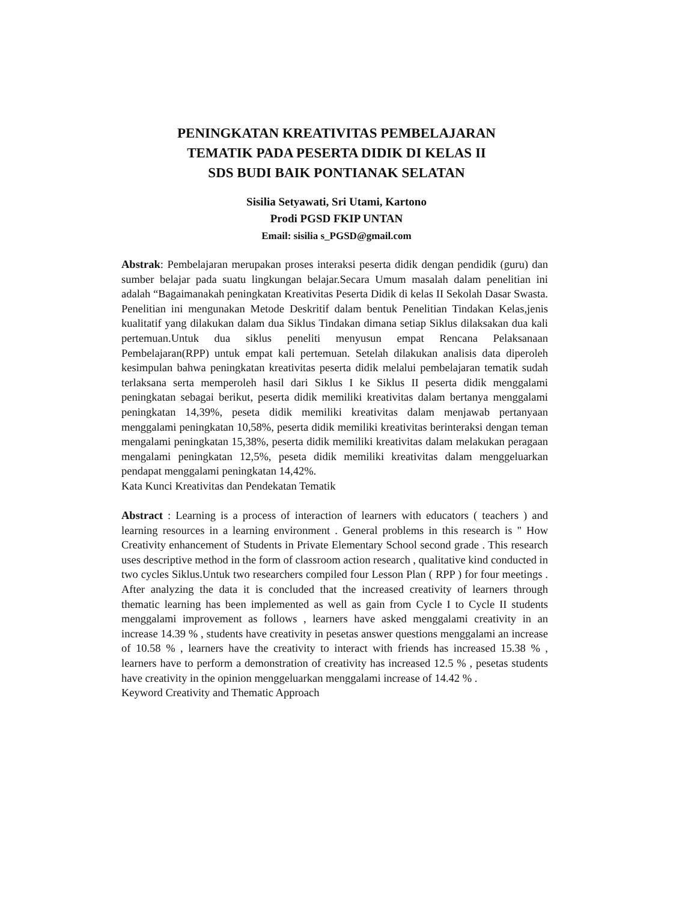PENINGKATAN KREATIVITAS PEMBELAJARAN
TEMATIK PADA PESERTA DIDIK DI KELAS II
SDS BUDI BAIK PONTIANAK SELATAN
Sisilia Setyawati, Sri Utami, Kartono
Prodi PGSD FKIP UNTAN
Email: sisilia s_PGSD@gmail.com
Abstrak: Pembelajaran merupakan proses interaksi peserta didik dengan pendidik (guru) dan sumber belajar pada suatu lingkungan belajar.Secara Umum masalah dalam penelitian ini adalah “Bagaimanakah peningkatan Kreativitas Peserta Didik di kelas II Sekolah Dasar Swasta. Penelitian ini mengunakan Metode Deskritif dalam bentuk Penelitian Tindakan Kelas,jenis kualitatif yang dilakukan dalam dua Siklus Tindakan dimana setiap Siklus dilaksakan dua kali pertemuan.Untuk dua siklus peneliti menyusun empat Rencana Pelaksanaan Pembelajaran(RPP) untuk empat kali pertemuan. Setelah dilakukan analisis data diperoleh kesimpulan bahwa peningkatan kreativitas peserta didik melalui pembelajaran tematik sudah terlaksana serta memperoleh hasil dari Siklus I ke Siklus II peserta didik menggalami peningkatan sebagai berikut, peserta didik memiliki kreativitas dalam bertanya menggalami peningkatan 14,39%, peseta didik memiliki kreativitas dalam menjawab pertanyaan menggalami peningkatan 10,58%, peserta didik memiliki kreativitas berinteraksi dengan teman mengalami peningkatan 15,38%, peserta didik memiliki kreativitas dalam melakukan peragaan mengalami peningkatan 12,5%, peseta didik memiliki kreativitas dalam menggeluarkan pendapat menggalami peningkatan 14,42%.
Kata Kunci Kreativitas dan Pendekatan Tematik
Abstract : Learning is a process of interaction of learners with educators ( teachers ) and learning resources in a learning environment . General problems in this research is " How Creativity enhancement of Students in Private Elementary School second grade . This research uses descriptive method in the form of classroom action research , qualitative kind conducted in two cycles Siklus.Untuk two researchers compiled four Lesson Plan ( RPP ) for four meetings . After analyzing the data it is concluded that the increased creativity of learners through thematic learning has been implemented as well as gain from Cycle I to Cycle II students menggalami improvement as follows , learners have asked menggalami creativity in an increase 14.39 % , students have creativity in pesetas answer questions menggalami an increase of 10.58 % , learners have the creativity to interact with friends has increased 15.38 % , learners have to perform a demonstration of creativity has increased 12.5 % , pesetas students have creativity in the opinion menggeluarkan menggalami increase of 14.42 % .
Keyword Creativity and Thematic Approach